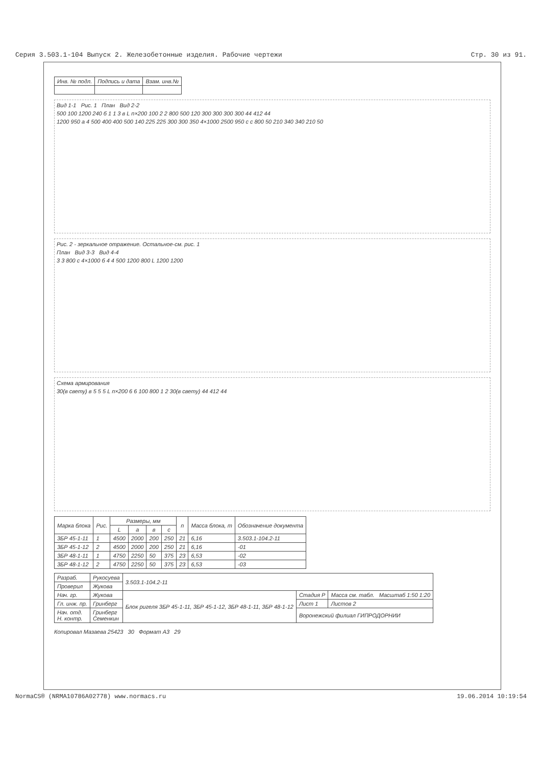Серия 3.503.1-104 Выпуск 2. Железобетонные изделия. Рабочие чертежи Стр. 30 из 91.
| Инв. № подл. | Подпись и дата | Взам. инв.№ |
Вид 1-1 Рис. 1 План Вид 2-2
500 100 1200 240 б 1 1 3 в L n×200 100 2 2 800 500 120 300 300 300 300 44 412 44
1200 950 a 4 500 400 400 500 140 225 225 300 300 350 4×1000 2500 950 c c 800 50 210 340 340 210 50
Рис. 2 - зеркальное отражение. Остальное-см. рис. 1
План Вид 3-3 Вид 4-4
3 3 800 c 4×1000 б 4 4 500 1200 800 L 1200 1200
Схема армирования
30(в свету) в 5 5 5 L n×200 6 6 100 800 1 2 30(в свету) 44 412 44
| Марка блока | Рис. | Размеры, мм | | | | n | Масса блока, т | Обозначение документа |
| --- | --- | --- | --- | --- | --- | --- | --- | --- |
| | | L | a | в | c | | | |
| 3БР 45-1-11 | 1 | 4500 | 2000 | 200 | 250 | 21 | 6,16 | 3.503.1-104.2-11 |
| 3БР 45-1-12 | 2 | 4500 | 2000 | 200 | 250 | 21 | 6,16 | -01 |
| 3БР 48-1-11 | 1 | 4750 | 2250 | 50 | 375 | 23 | 6,53 | -02 |
| 3БР 48-1-12 | 2 | 4750 | 2250 | 50 | 375 | 23 | 6,53 | -03 |
| Разраб. | Рукосуева | 3.503.1-104.2-11 | | |
| Проверил | Жукова | | | |
| Нач. гр. | Жукова | Блок ригеля 3БР 45-1-11, 3БР 45-1-12, 3БР 48-1-11, 3БР 48-1-12 | Стадия Р | Масса см. табл. Масштаб 1:50 1:20 |
| Гл. инж. пр. | Гринберг | | Лист 1 | Листов 2 |
| Нач. отд. Н. контр. | Гринберг Семенкин | | Воронежский филиал ГИПРОДОРНИИ | |
Копировал Мазаева 25423 30 Формат А3 29
NormaCS® (NRMA10786A02778) www.normacs.ru 19.06.2014 10:19:54